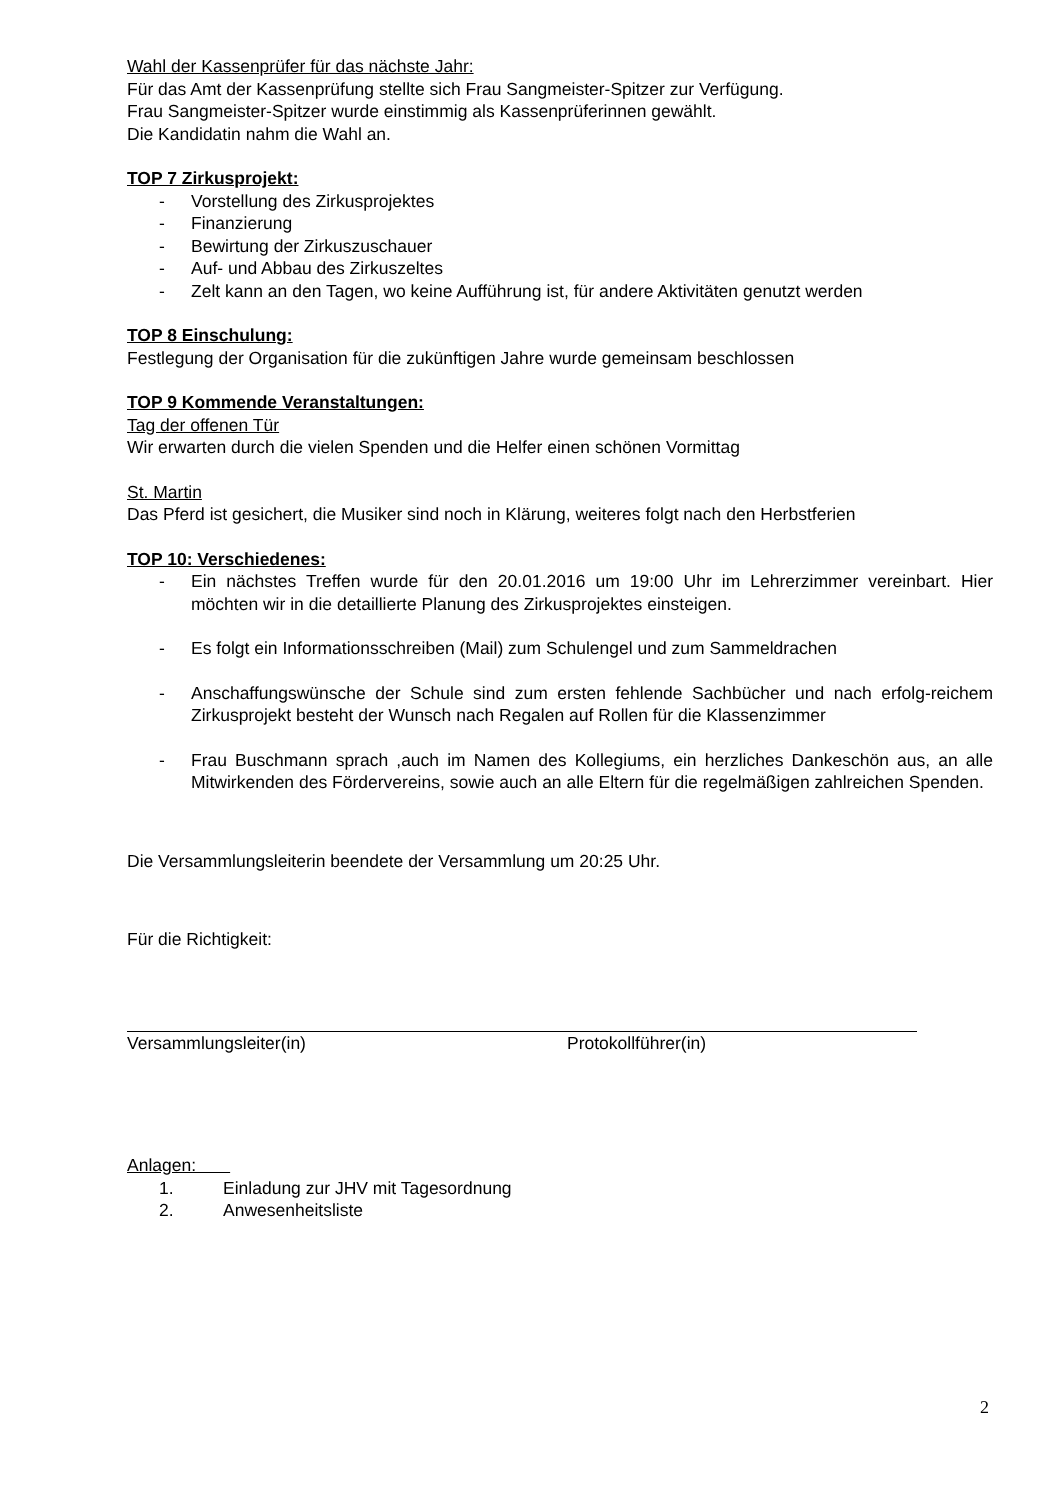Wahl der Kassenprüfer für das nächste Jahr:
Für das Amt der Kassenprüfung stellte sich Frau Sangmeister-Spitzer zur Verfügung.
Frau Sangmeister-Spitzer wurde einstimmig als Kassenprüferinnen gewählt.
Die Kandidatin nahm die Wahl an.
TOP 7 Zirkusprojekt:
- Vorstellung des Zirkusprojektes
- Finanzierung
- Bewirtung der Zirkuszuschauer
- Auf- und Abbau des Zirkuszeltes
- Zelt kann an den Tagen, wo keine Aufführung ist, für andere Aktivitäten genutzt werden
TOP 8 Einschulung:
Festlegung der Organisation für die zukünftigen Jahre wurde gemeinsam beschlossen
TOP 9 Kommende Veranstaltungen:
Tag der offenen Tür
Wir erwarten durch die vielen Spenden und die Helfer einen schönen Vormittag
St. Martin
Das Pferd ist gesichert, die Musiker sind noch in Klärung, weiteres folgt nach den Herbstferien
TOP 10: Verschiedenes:
- Ein nächstes Treffen wurde für den 20.01.2016 um 19:00 Uhr im Lehrerzimmer vereinbart. Hier möchten wir in die detaillierte Planung des Zirkusprojektes einsteigen.
- Es folgt ein Informationsschreiben (Mail) zum Schulengel und zum Sammeldrachen
- Anschaffungswünsche der Schule sind zum ersten fehlende Sachbücher und nach erfolg-reichem Zirkusprojekt besteht der Wunsch nach Regalen auf Rollen für die Klassenzimmer
- Frau Buschmann sprach ,auch im Namen des Kollegiums, ein herzliches Dankeschön aus, an alle Mitwirkenden des Fördervereins, sowie auch an alle Eltern für die regelmäßigen zahlreichen Spenden.
Die Versammlungsleiterin beendete der Versammlung um 20:25 Uhr.
Für die Richtigkeit:
Versammlungsleiter(in) Protokollführer(in)
Anlagen:
1. Einladung zur JHV mit Tagesordnung
2. Anwesenheitsliste
2